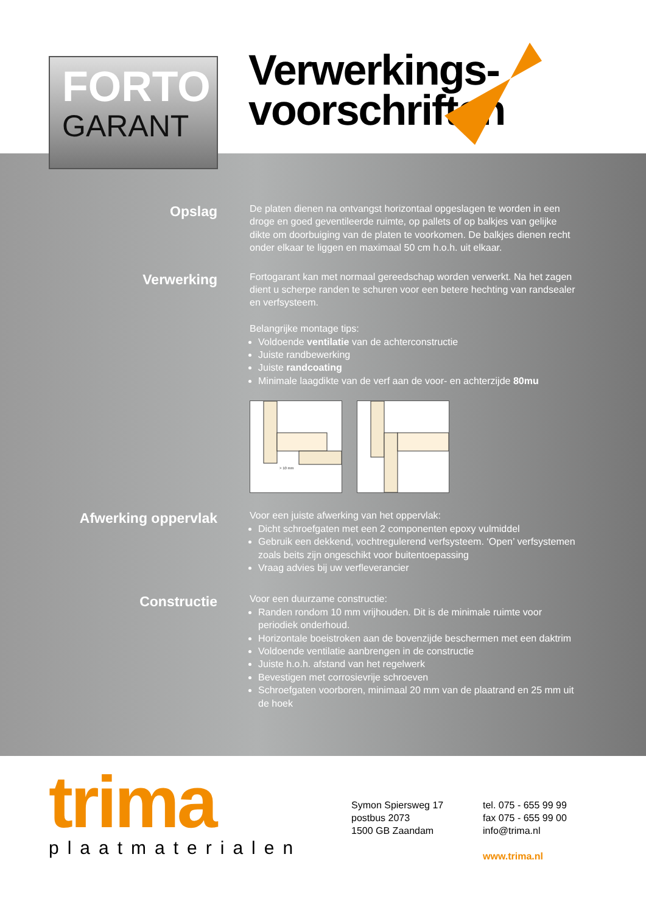FORTO
GARANT
Verwerkings-
voorschriften
Opslag
De platen dienen na ontvangst horizontaal opgeslagen te worden in een droge en goed geventileerde ruimte, op pallets of op balkjes van gelijke dikte om doorbuiging van de platen te voorkomen. De balkjes dienen recht onder elkaar te liggen en maximaal 50 cm h.o.h. uit elkaar.
Verwerking
Fortogarant kan met normaal gereedschap worden verwerkt. Na het zagen dient u scherpe randen te schuren voor een betere hechting van randsealer en verfsysteem.
Belangrijke montage tips:
Voldoende ventilatie van de achterconstructie
Juiste randbewerking
Juiste randcoating
Minimale laagdikte van de verf aan de voor- en achterzijde 80mu
> 10 mm
Afwerking oppervlak
Voor een juiste afwerking van het oppervlak:
Dicht schroefgaten met een 2 componenten epoxy vulmiddel
Gebruik een dekkend, vochtregulerend verfsysteem. ‘Open’ verfsystemen zoals beits zijn ongeschikt voor buitentoepassing
Vraag advies bij uw verfleverancier
Constructie
Voor een duurzame constructie:
Randen rondom 10 mm vrijhouden. Dit is de minimale ruimte voor periodiek onderhoud.
Horizontale boeistroken aan de bovenzijde beschermen met een daktrim
Voldoende ventilatie aanbrengen in de constructie
Juiste h.o.h. afstand van het regelwerk
Bevestigen met corrosievrije schroeven
Schroefgaten voorboren, minimaal 20 mm van de plaatrand en 25 mm uit de hoek
trima
plaatmaterialen
Symon Spiersweg 17
postbus 2073
1500 GB Zaandam
tel. 075 - 655 99 99
fax 075 - 655 99 00
info@trima.nl
www.trima.nl